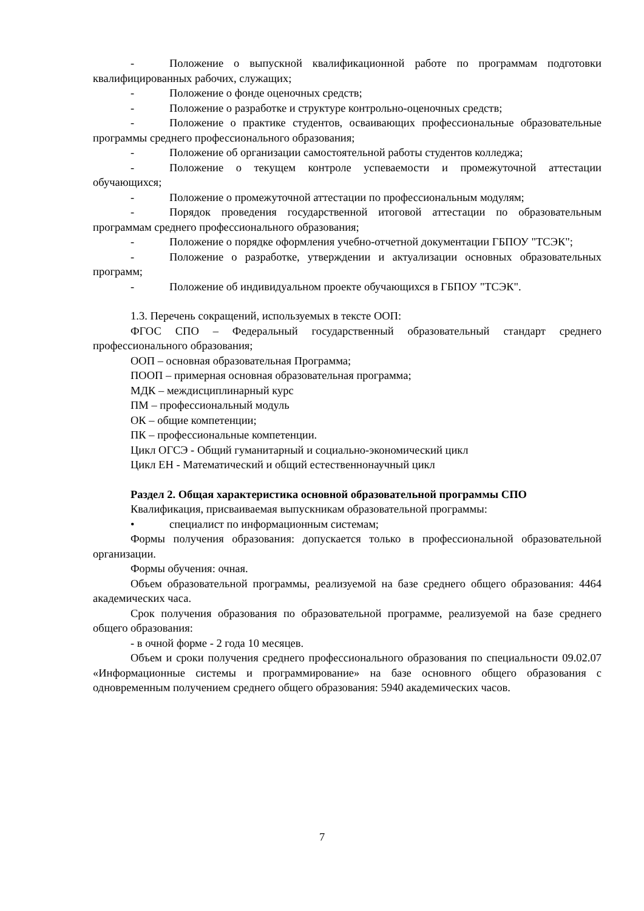- Положение о выпускной квалификационной работе по программам подготовки квалифицированных рабочих, служащих;
- Положение о фонде оценочных средств;
- Положение о разработке и структуре контрольно-оценочных средств;
- Положение о практике студентов, осваивающих профессиональные образовательные программы среднего профессионального образования;
- Положение об организации самостоятельной работы студентов колледжа;
- Положение о текущем контроле успеваемости и промежуточной аттестации обучающихся;
- Положение о промежуточной аттестации по профессиональным модулям;
- Порядок проведения государственной итоговой аттестации по образовательным программам среднего профессионального образования;
- Положение о порядке оформления учебно-отчетной документации ГБПОУ "ТСЭК";
- Положение о разработке, утверждении и актуализации основных образовательных программ;
- Положение об индивидуальном проекте обучающихся в ГБПОУ "ТСЭК".
1.3. Перечень сокращений, используемых в тексте ООП:
ФГОС СПО – Федеральный государственный образовательный стандарт среднего профессионального образования;
ООП – основная образовательная Программа;
ПООП – примерная основная образовательная программа;
МДК – междисциплинарный курс
ПМ – профессиональный модуль
ОК – общие компетенции;
ПК – профессиональные компетенции.
Цикл ОГСЭ - Общий гуманитарный и социально-экономический цикл
Цикл ЕН - Математический и общий естественнонаучный цикл
Раздел 2. Общая характеристика основной образовательной программы СПО
Квалификация, присваиваемая выпускникам образовательной программы:
• специалист по информационным системам;
Формы получения образования: допускается только в профессиональной образовательной организации.
Формы обучения: очная.
Объем образовательной программы, реализуемой на базе среднего общего образования: 4464 академических часа.
Срок получения образования по образовательной программе, реализуемой на базе среднего общего образования:
- в очной форме - 2 года 10 месяцев.
Объем и сроки получения среднего профессионального образования по специальности 09.02.07 «Информационные системы и программирование» на базе основного общего образования с одновременным получением среднего общего образования: 5940 академических часов.
7